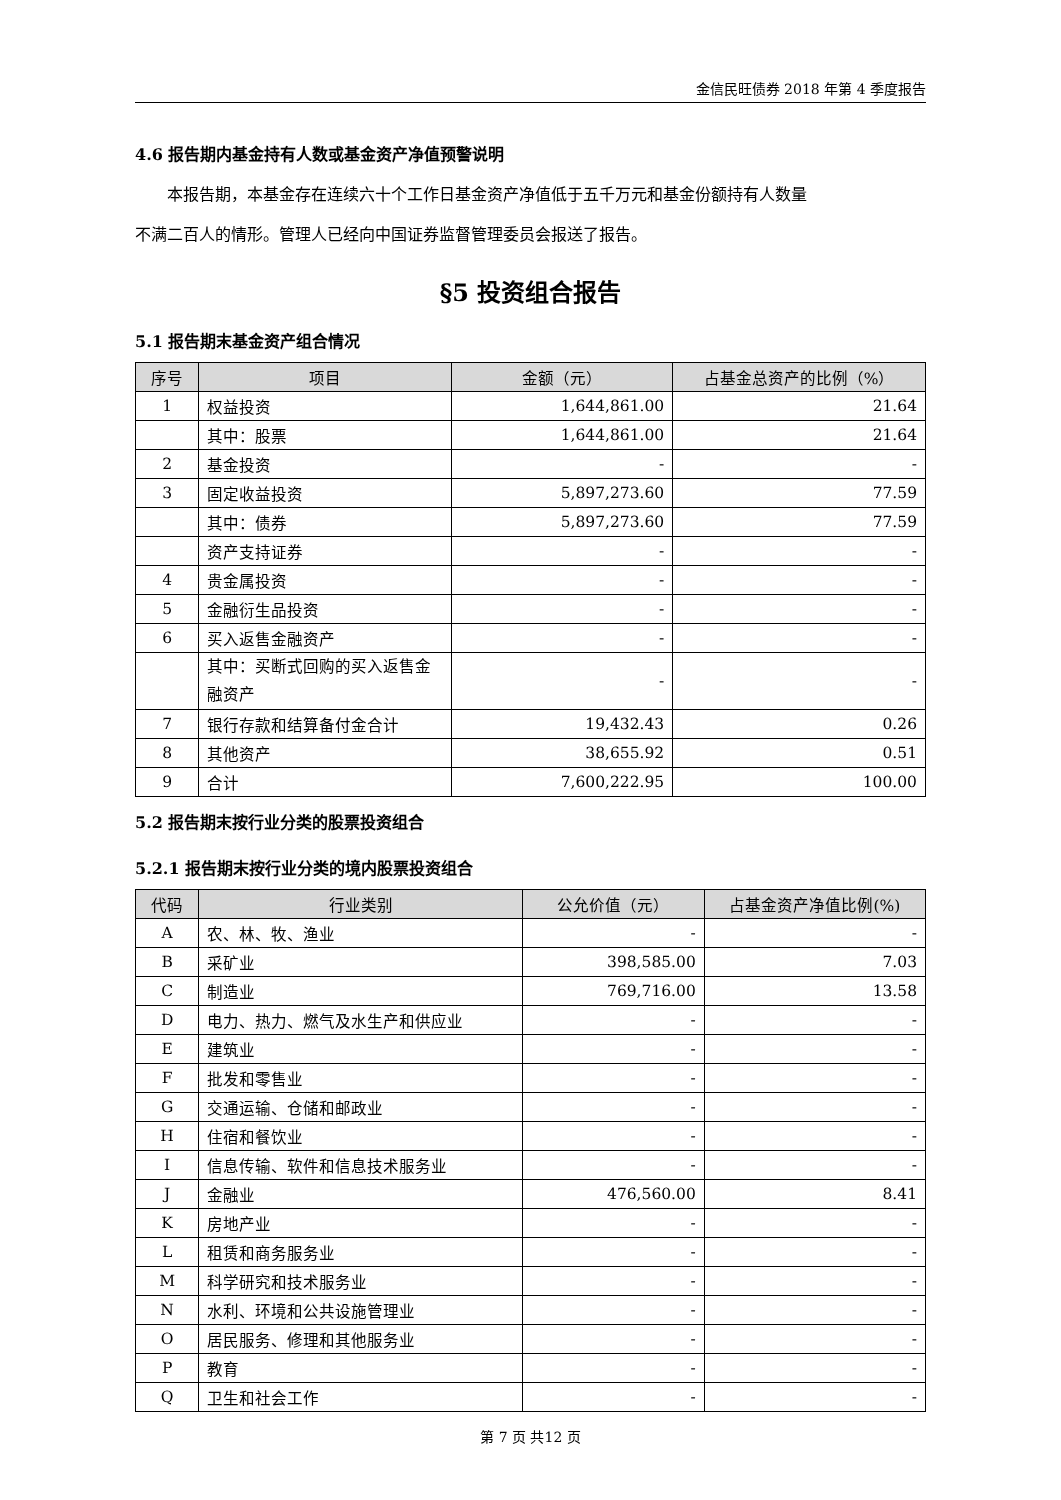金信民旺债券 2018 年第 4 季度报告
4.6 报告期内基金持有人数或基金资产净值预警说明
本报告期，本基金存在连续六十个工作日基金资产净值低于五千万元和基金份额持有人数量
不满二百人的情形。管理人已经向中国证券监督管理委员会报送了报告。
§5 投资组合报告
5.1 报告期末基金资产组合情况
| 序号 | 项目 | 金额（元） | 占基金总资产的比例（%） |
| --- | --- | --- | --- |
| 1 | 权益投资 | 1,644,861.00 | 21.64 |
| | 其中：股票 | 1,644,861.00 | 21.64 |
| 2 | 基金投资 | - | - |
| 3 | 固定收益投资 | 5,897,273.60 | 77.59 |
| | 其中：债券 | 5,897,273.60 | 77.59 |
| | 资产支持证券 | - | - |
| 4 | 贵金属投资 | - | - |
| 5 | 金融衍生品投资 | - | - |
| 6 | 买入返售金融资产 | - | - |
| | 其中：买断式回购的买入返售金融资产 | - | - |
| 7 | 银行存款和结算备付金合计 | 19,432.43 | 0.26 |
| 8 | 其他资产 | 38,655.92 | 0.51 |
| 9 | 合计 | 7,600,222.95 | 100.00 |
5.2 报告期末按行业分类的股票投资组合
5.2.1 报告期末按行业分类的境内股票投资组合
| 代码 | 行业类别 | 公允价值（元） | 占基金资产净值比例(%) |
| --- | --- | --- | --- |
| A | 农、林、牧、渔业 | - | - |
| B | 采矿业 | 398,585.00 | 7.03 |
| C | 制造业 | 769,716.00 | 13.58 |
| D | 电力、热力、燃气及水生产和供应业 | - | - |
| E | 建筑业 | - | - |
| F | 批发和零售业 | - | - |
| G | 交通运输、仓储和邮政业 | - | - |
| H | 住宿和餐饮业 | - | - |
| I | 信息传输、软件和信息技术服务业 | - | - |
| J | 金融业 | 476,560.00 | 8.41 |
| K | 房地产业 | - | - |
| L | 租赁和商务服务业 | - | - |
| M | 科学研究和技术服务业 | - | - |
| N | 水利、环境和公共设施管理业 | - | - |
| O | 居民服务、修理和其他服务业 | - | - |
| P | 教育 | - | - |
| Q | 卫生和社会工作 | - | - |
第 7 页 共12 页